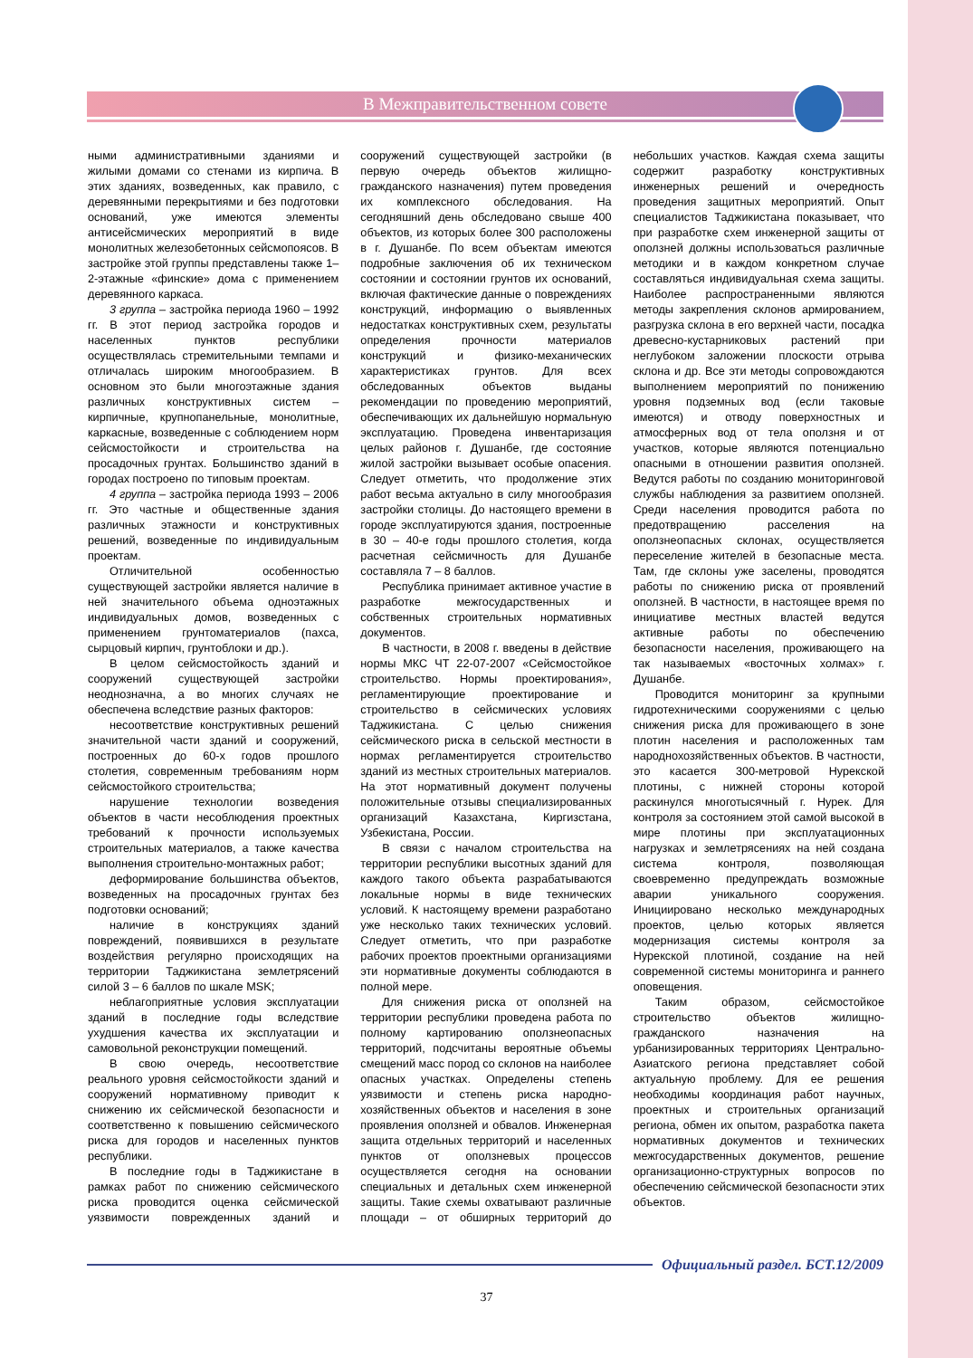В Межправительственном совете
ными административными зданиями и жилыми домами со стенами из кирпича. В этих зданиях, возведенных, как правило, с деревянными перекрытиями и без подготовки оснований, уже имеются элементы антисейсмических мероприятий в виде монолитных железобетонных сейсмопоясов. В застройке этой группы представлены также 1–2-этажные «финские» дома с применением деревянного каркаса.
3 группа – застройка периода 1960 – 1992 гг. В этот период застройка городов и населенных пунктов республики осуществлялась стремительными темпами и отличалась широким многообразием. В основном это были многоэтажные здания различных конструктивных систем – кирпичные, крупнопанельные, монолитные, каркасные, возведенные с соблюдением норм сейсмостойкости и строительства на просадочных грунтах. Большинство зданий в городах построено по типовым проектам.
4 группа – застройка периода 1993 – 2006 гг. Это частные и общественные здания различных этажности и конструктивных решений, возведенные по индивидуальным проектам.
Отличительной особенностью существующей застройки является наличие в ней значительного объема одноэтажных индивидуальных домов, возведенных с применением грунтоматериалов (пахса, сырцовый кирпич, грунтоблоки и др.).
В целом сейсмостойкость зданий и сооружений существующей застройки неоднозначна, а во многих случаях не обеспечена вследствие разных факторов:
несоответствие конструктивных решений значительной части зданий и сооружений, построенных до 60-х годов прошлого столетия, современным требованиям норм сейсмостойкого строительства;
нарушение технологии возведения объектов в части несоблюдения проектных требований к прочности используемых строительных материалов, а также качества выполнения строительно-монтажных работ;
деформирование большинства объектов, возведенных на просадочных грунтах без подготовки оснований;
наличие в конструкциях зданий повреждений, появившихся в результате воздействия регулярно происходящих на территории Таджикистана землетрясений силой 3 – 6 баллов по шкале MSK;
неблагоприятные условия эксплуатации зданий в последние годы вследствие ухудшения качества их эксплуатации и самовольной реконструкции помещений.
В свою очередь, несоответствие реального уровня сейсмостойкости зданий и сооружений нормативному приводит к снижению их сейсмической безопасности и соответственно к повышению сейсмического риска для городов и населенных пунктов республики.
В последние годы в Таджикистане в рамках работ по снижению сейсмического риска проводится оценка сейсмической уязвимости поврежденных зданий и сооружений существующей застройки (в первую очередь объектов жилищно-гражданского назначения) путем проведения их комплексного обследования. На сегодняшний день обследовано свыше 400 объектов, из которых более 300 расположены в г. Душанбе. По всем объектам имеются подробные заключения об их техническом состоянии и состоянии грунтов их оснований, включая фактические данные о повреждениях конструкций, информацию о выявленных недостатках конструктивных схем, результаты определения прочности материалов конструкций и физико-механических характеристиках грунтов. Для всех обследованных объектов выданы рекомендации по проведению мероприятий, обеспечивающих их дальнейшую нормальную эксплуатацию. Проведена инвентаризация целых районов г. Душанбе, где состояние жилой застройки вызывает особые опасения. Следует отметить, что продолжение этих работ весьма актуально в силу многообразия застройки столицы. До настоящего времени в городе эксплуатируются здания, построенные в 30 – 40-е годы прошлого столетия, когда расчетная сейсмичность для Душанбе составляла 7 – 8 баллов.
Республика принимает активное участие в разработке межгосударственных и собственных строительных нормативных документов.
В частности, в 2008 г. введены в действие нормы МКС ЧТ 22-07-2007 «Сейсмостойкое строительство. Нормы проектирования», регламентирующие проектирование и строительство в сейсмических условиях Таджикистана. С целью снижения сейсмического риска в сельской местности в нормах регламентируется строительство зданий из местных строительных материалов. На этот нормативный документ получены положительные отзывы специализированных организаций Казахстана, Киргизстана, Узбекистана, России.
В связи с началом строительства на территории республики высотных зданий для каждого такого объекта разрабатываются локальные нормы в виде технических условий. К настоящему времени разработано уже несколько таких технических условий. Следует отметить, что при разработке рабочих проектов проектными организациями эти нормативные документы соблюдаются в полной мере.
Для снижения риска от оползней на территории республики проведена работа по полному картированию оползнеопасных территорий, подсчитаны вероятные объемы смещений масс пород со склонов на наиболее опасных участках. Определены степень уязвимости и степень риска народно-хозяйственных объектов и населения в зоне проявления оползней и обвалов. Инженерная защита отдельных территорий и населенных пунктов от оползневых процессов осуществляется сегодня на основании специальных и детальных схем инженерной защиты. Такие схемы охватывают различные площади – от обширных территорий до небольших участков. Каждая схема защиты содержит разработку конструктивных инженерных решений и очередность проведения защитных мероприятий. Опыт специалистов Таджикистана показывает, что при разработке схем инженерной защиты от оползней должны использоваться различные методики и в каждом конкретном случае составляться индивидуальная схема защиты. Наиболее распространенными являются методы закрепления склонов армированием, разгрузка склона в его верхней части, посадка древесно-кустарниковых растений при неглубоком заложении плоскости отрыва склона и др. Все эти методы сопровождаются выполнением мероприятий по понижению уровня подземных вод (если таковые имеются) и отводу поверхностных и атмосферных вод от тела оползня и от участков, которые являются потенциально опасными в отношении развития оползней. Ведутся работы по созданию мониторинговой службы наблюдения за развитием оползней. Среди населения проводится работа по предотвращению расселения на оползнеопасных склонах, осуществляется переселение жителей в безопасные места. Там, где склоны уже заселены, проводятся работы по снижению риска от проявлений оползней. В частности, в настоящее время по инициативе местных властей ведутся активные работы по обеспечению безопасности населения, проживающего на так называемых «восточных холмах» г. Душанбе.
Проводится мониторинг за крупными гидротехническими сооружениями с целью снижения риска для проживающего в зоне плотин населения и расположенных там народнохозяйственных объектов. В частности, это касается 300-метровой Нурекской плотины, с нижней стороны которой раскинулся многотысячный г. Нурек. Для контроля за состоянием этой самой высокой в мире плотины при эксплуатационных нагрузках и землетрясениях на ней создана система контроля, позволяющая своевременно предупреждать возможные аварии уникального сооружения. Инициировано несколько международных проектов, целью которых является модернизация системы контроля за Нурекской плотиной, создание на ней современной системы мониторинга и раннего оповещения.
Таким образом, сейсмостойкое строительство объектов жилищно-гражданского назначения на урбанизированных территориях Центрально-Азиатского региона представляет собой актуальную проблему. Для ее решения необходимы координация работ научных, проектных и строительных организаций региона, обмен их опытом, разработка пакета нормативных документов и технических межгосударственных документов, решение организационно-структурных вопросов по обеспечению сейсмической безопасности этих объектов.
Официальный раздел. БСТ.12/2009
37